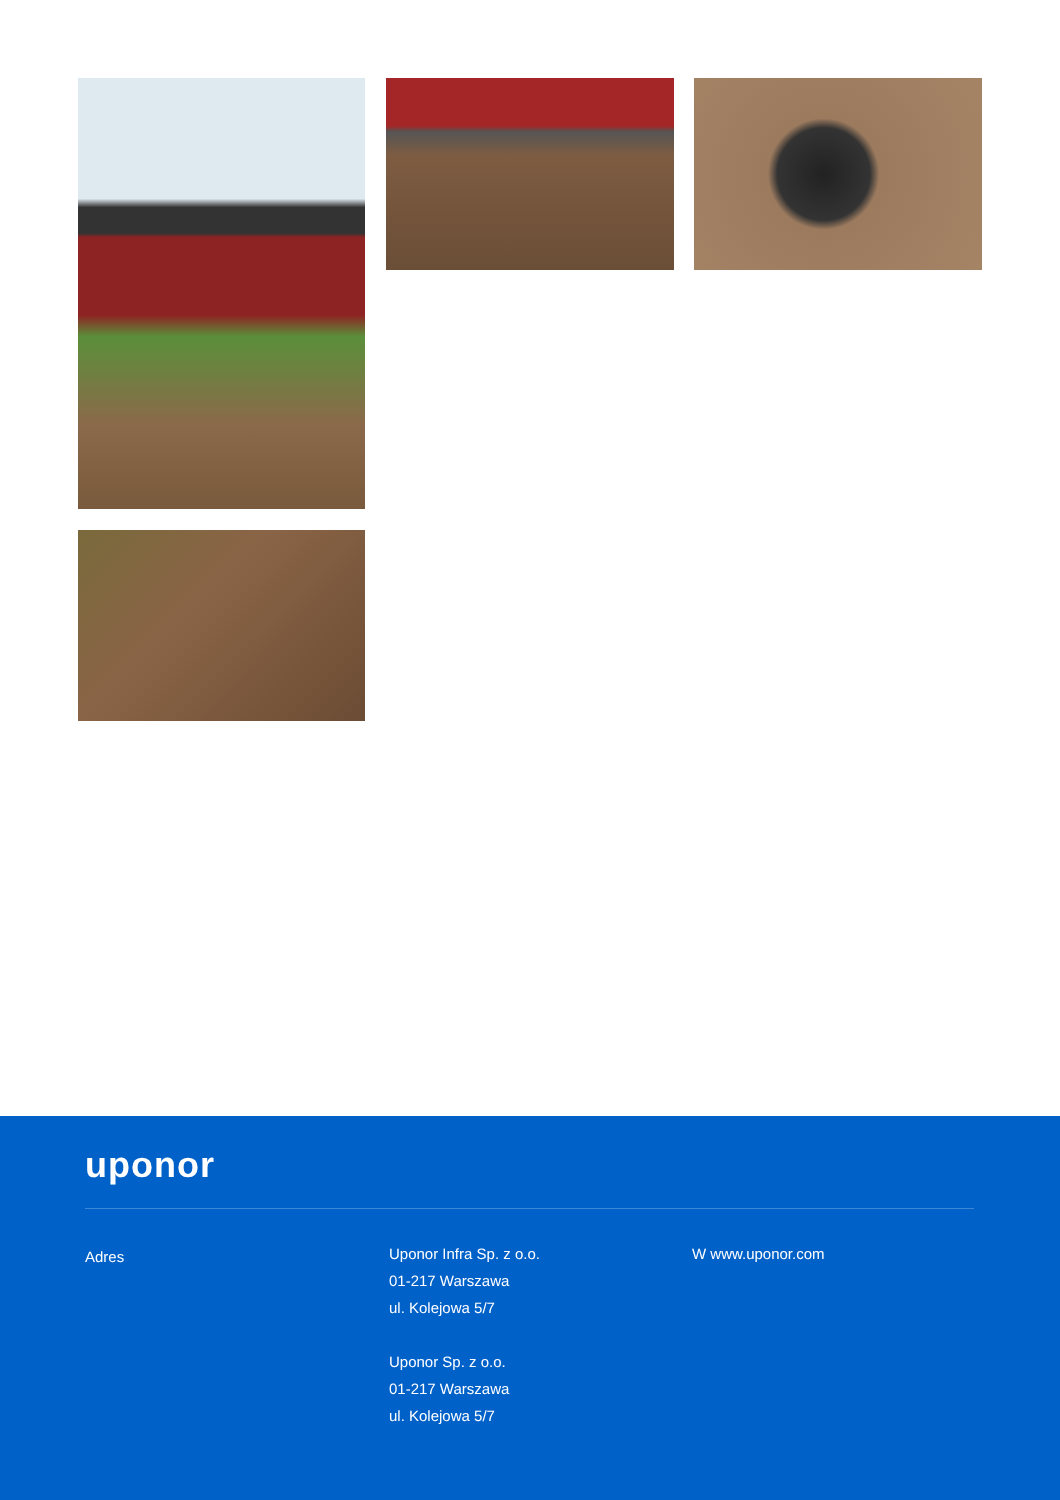uponor
Adres
Uponor Infra Sp. z o.o.
01-217 Warszawa
ul. Kolejowa 5/7
Uponor Sp. z o.o.
01-217 Warszawa
ul. Kolejowa 5/7
W www.uponor.com